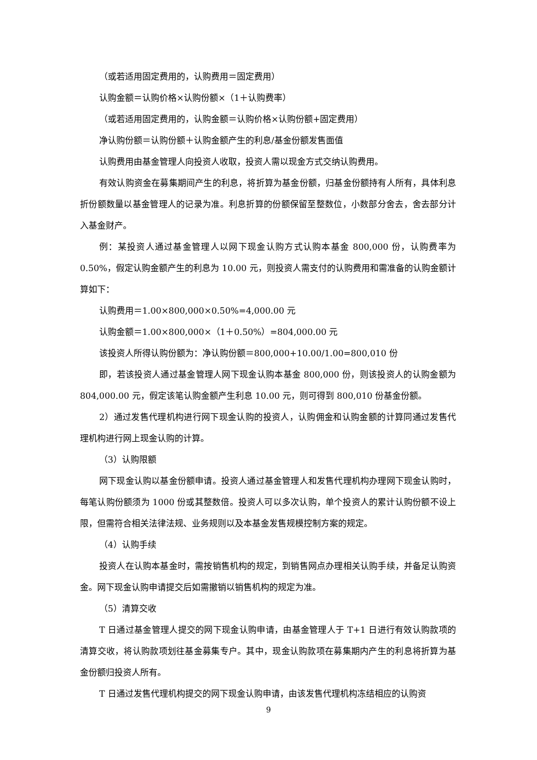（或若适用固定费用的，认购费用＝固定费用）
认购金额＝认购价格×认购份额×（1＋认购费率）
（或若适用固定费用的，认购金额＝认购价格×认购份额+固定费用）
净认购份额＝认购份额＋认购金额产生的利息/基金份额发售面值
认购费用由基金管理人向投资人收取，投资人需以现金方式交纳认购费用。
有效认购资金在募集期间产生的利息，将折算为基金份额，归基金份额持有人所有，具体利息折份额数量以基金管理人的记录为准。利息折算的份额保留至整数位，小数部分舍去，舍去部分计入基金财产。
例：某投资人通过基金管理人以网下现金认购方式认购本基金 800,000 份，认购费率为 0.50%，假定认购金额产生的利息为 10.00 元，则投资人需支付的认购费用和需准备的认购金额计算如下：
认购费用＝1.00×800,000×0.50%=4,000.00 元
认购金额＝1.00×800,000×（1＋0.50%）=804,000.00 元
该投资人所得认购份额为：净认购份额＝800,000+10.00/1.00=800,010 份
即，若该投资人通过基金管理人网下现金认购本基金 800,000 份，则该投资人的认购金额为 804,000.00 元，假定该笔认购金额产生利息 10.00 元，则可得到 800,010 份基金份额。
2）通过发售代理机构进行网下现金认购的投资人，认购佣金和认购金额的计算同通过发售代理机构进行网上现金认购的计算。
（3）认购限额
网下现金认购以基金份额申请。投资人通过基金管理人和发售代理机构办理网下现金认购时，每笔认购份额须为 1000 份或其整数倍。投资人可以多次认购，单个投资人的累计认购份额不设上限，但需符合相关法律法规、业务规则以及本基金发售规模控制方案的规定。
（4）认购手续
投资人在认购本基金时，需按销售机构的规定，到销售网点办理相关认购手续，并备足认购资金。网下现金认购申请提交后如需撤销以销售机构的规定为准。
（5）清算交收
T 日通过基金管理人提交的网下现金认购申请，由基金管理人于 T+1 日进行有效认购款项的清算交收，将认购款项划往基金募集专户。其中，现金认购款项在募集期内产生的利息将折算为基金份额归投资人所有。
T 日通过发售代理机构提交的网下现金认购申请，由该发售代理机构冻结相应的认购资
9